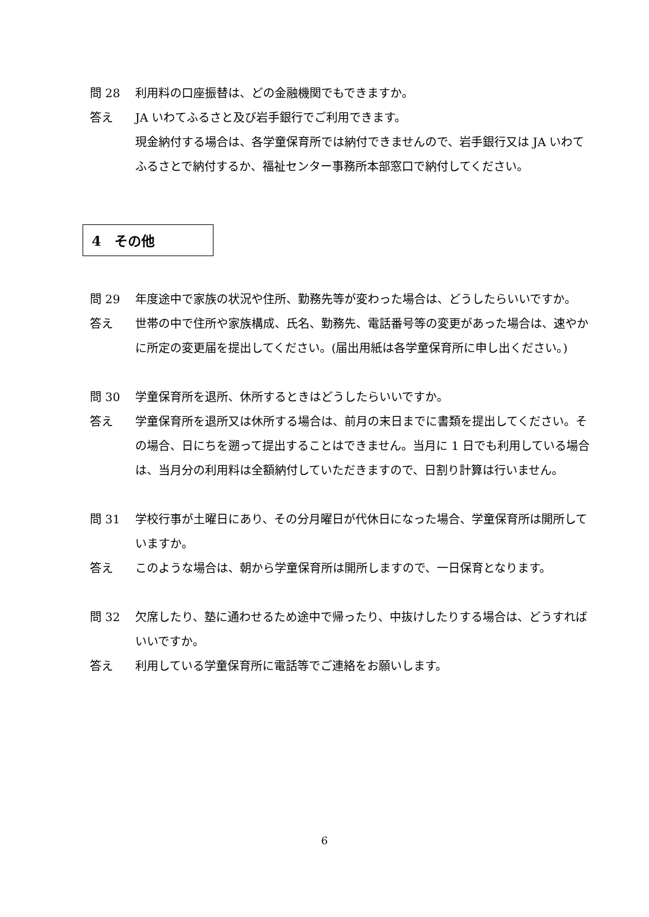問 28 利用料の口座振替は、どの金融機関でもできますか。
答え JA いわてふるさと及び岩手銀行でご利用できます。
現金納付する場合は、各学童保育所では納付できませんので、岩手銀行又は JA いわてふるさとで納付するか、福祉センター事務所本部窓口で納付してください。
4　その他
問 29 年度途中で家族の状況や住所、勤務先等が変わった場合は、どうしたらいいですか。
答え 世帯の中で住所や家族構成、氏名、勤務先、電話番号等の変更があった場合は、速やかに所定の変更届を提出してください。(届出用紙は各学童保育所に申し出ください。)
問 30 学童保育所を退所、休所するときはどうしたらいいですか。
答え 学童保育所を退所又は休所する場合は、前月の末日までに書類を提出してください。その場合、日にちを遡って提出することはできません。当月に 1 日でも利用している場合は、当月分の利用料は全額納付していただきますので、日割り計算は行いません。
問 31 学校行事が土曜日にあり、その分月曜日が代休日になった場合、学童保育所は開所していますか。
答え このような場合は、朝から学童保育所は開所しますので、一日保育となります。
問 32 欠席したり、塾に通わせるため途中で帰ったり、中抜けしたりする場合は、どうすればいいですか。
答え 利用している学童保育所に電話等でご連絡をお願いします。
6